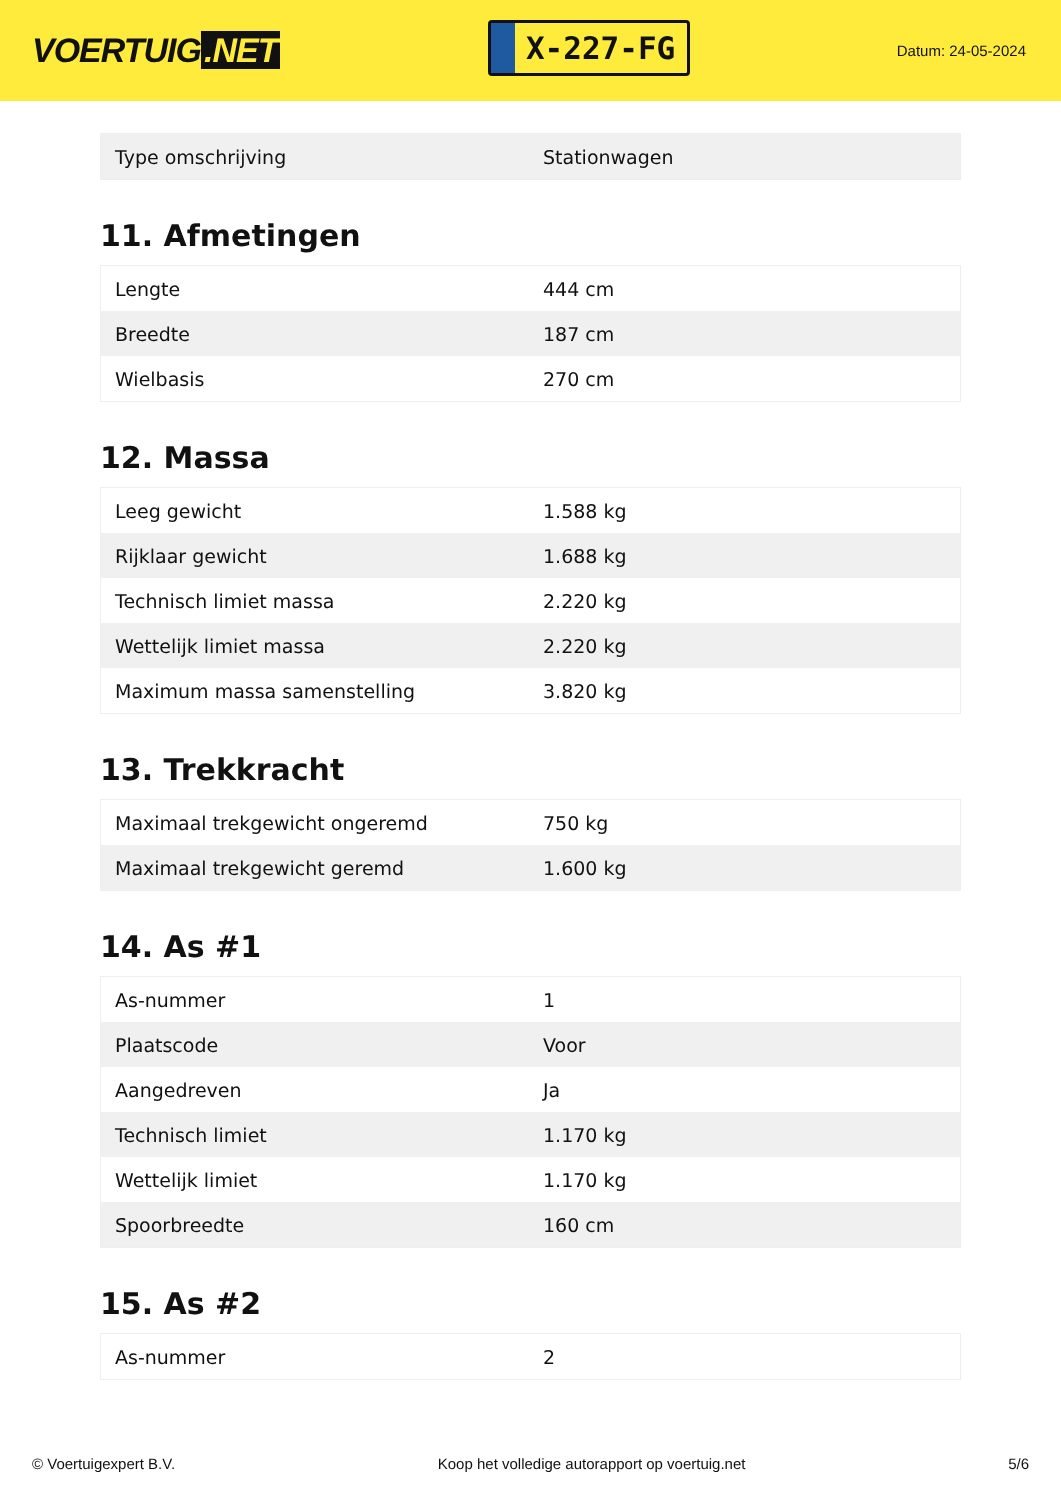VOERTUIG.NET
X-227-FG
Datum: 24-05-2024
| Type omschrijving | Stationwagen |
11. Afmetingen
| Lengte | 444 cm |
| Breedte | 187 cm |
| Wielbasis | 270 cm |
12. Massa
| Leeg gewicht | 1.588 kg |
| Rijklaar gewicht | 1.688 kg |
| Technisch limiet massa | 2.220 kg |
| Wettelijk limiet massa | 2.220 kg |
| Maximum massa samenstelling | 3.820 kg |
13. Trekkracht
| Maximaal trekgewicht ongeremd | 750 kg |
| Maximaal trekgewicht geremd | 1.600 kg |
14. As #1
| As-nummer | 1 |
| Plaatscode | Voor |
| Aangedreven | Ja |
| Technisch limiet | 1.170 kg |
| Wettelijk limiet | 1.170 kg |
| Spoorbreedte | 160 cm |
15. As #2
| As-nummer | 2 |
© Voertuigexpert B.V. Koop het volledige autorapport op voertuig.net 5/6